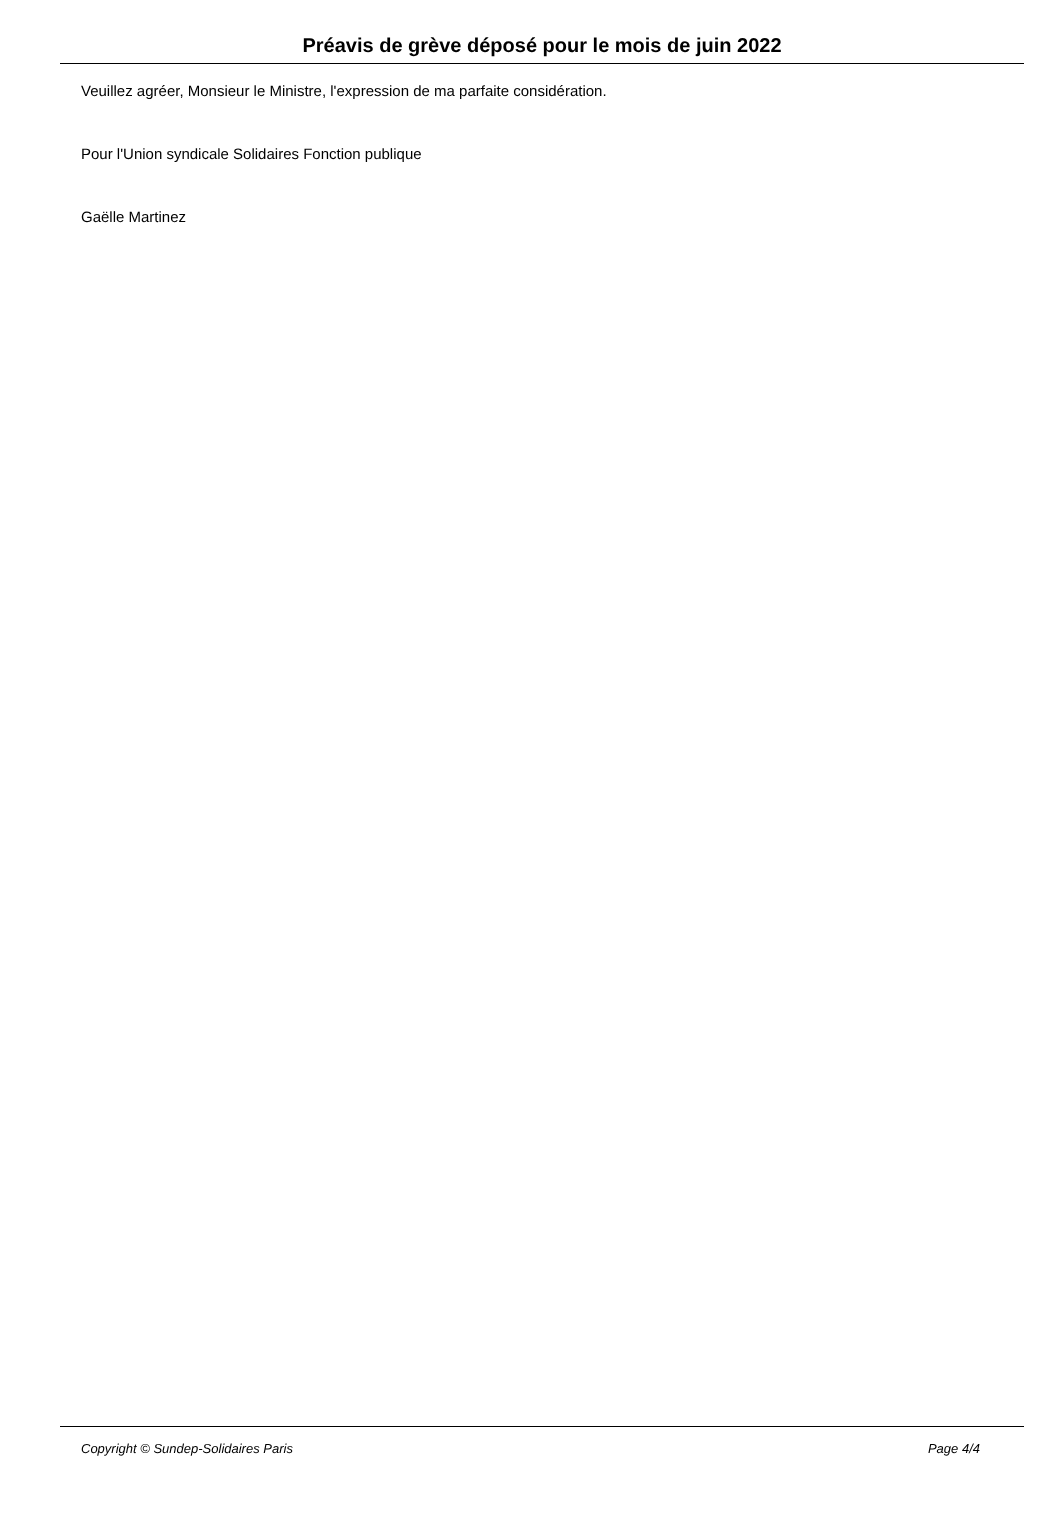Préavis de grève déposé pour le mois de juin 2022
Veuillez agréer, Monsieur le Ministre, l'expression de ma parfaite considération.
Pour l'Union syndicale Solidaires Fonction publique
Gaëlle Martinez
Copyright © Sundep-Solidaires Paris Page 4/4